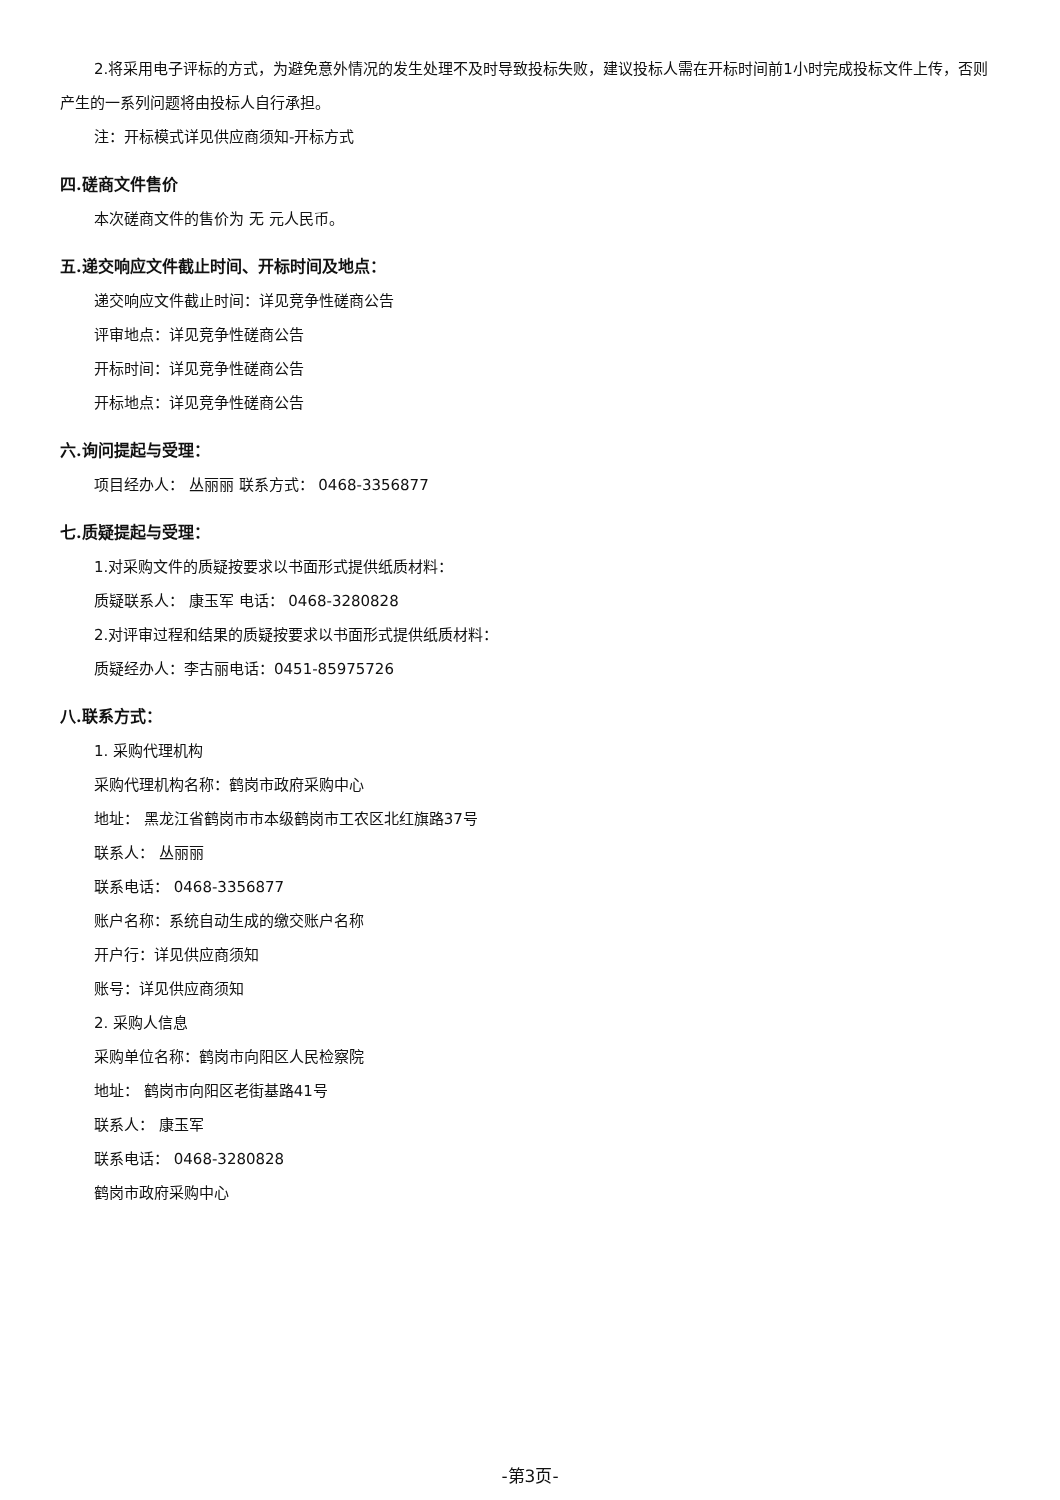2.将采用电子评标的方式，为避免意外情况的发生处理不及时导致投标失败，建议投标人需在开标时间前1小时完成投标文件上传，否则产生的一系列问题将由投标人自行承担。
注：开标模式详见供应商须知-开标方式
四.磋商文件售价
本次磋商文件的售价为 无 元人民币。
五.递交响应文件截止时间、开标时间及地点：
递交响应文件截止时间：详见竞争性磋商公告
评审地点：详见竞争性磋商公告
开标时间：详见竞争性磋商公告
开标地点：详见竞争性磋商公告
六.询问提起与受理：
项目经办人： 丛丽丽 联系方式： 0468-3356877
七.质疑提起与受理：
1.对采购文件的质疑按要求以书面形式提供纸质材料：
质疑联系人： 康玉军 电话： 0468-3280828
2.对评审过程和结果的质疑按要求以书面形式提供纸质材料：
质疑经办人：李古丽电话：0451-85975726
八.联系方式：
1. 采购代理机构
采购代理机构名称：鹤岗市政府采购中心
地址： 黑龙江省鹤岗市市本级鹤岗市工农区北红旗路37号
联系人： 丛丽丽
联系电话： 0468-3356877
账户名称：系统自动生成的缴交账户名称
开户行：详见供应商须知
账号：详见供应商须知
2. 采购人信息
采购单位名称：鹤岗市向阳区人民检察院
地址： 鹤岗市向阳区老街基路41号
联系人： 康玉军
联系电话： 0468-3280828
鹤岗市政府采购中心
-第3页-